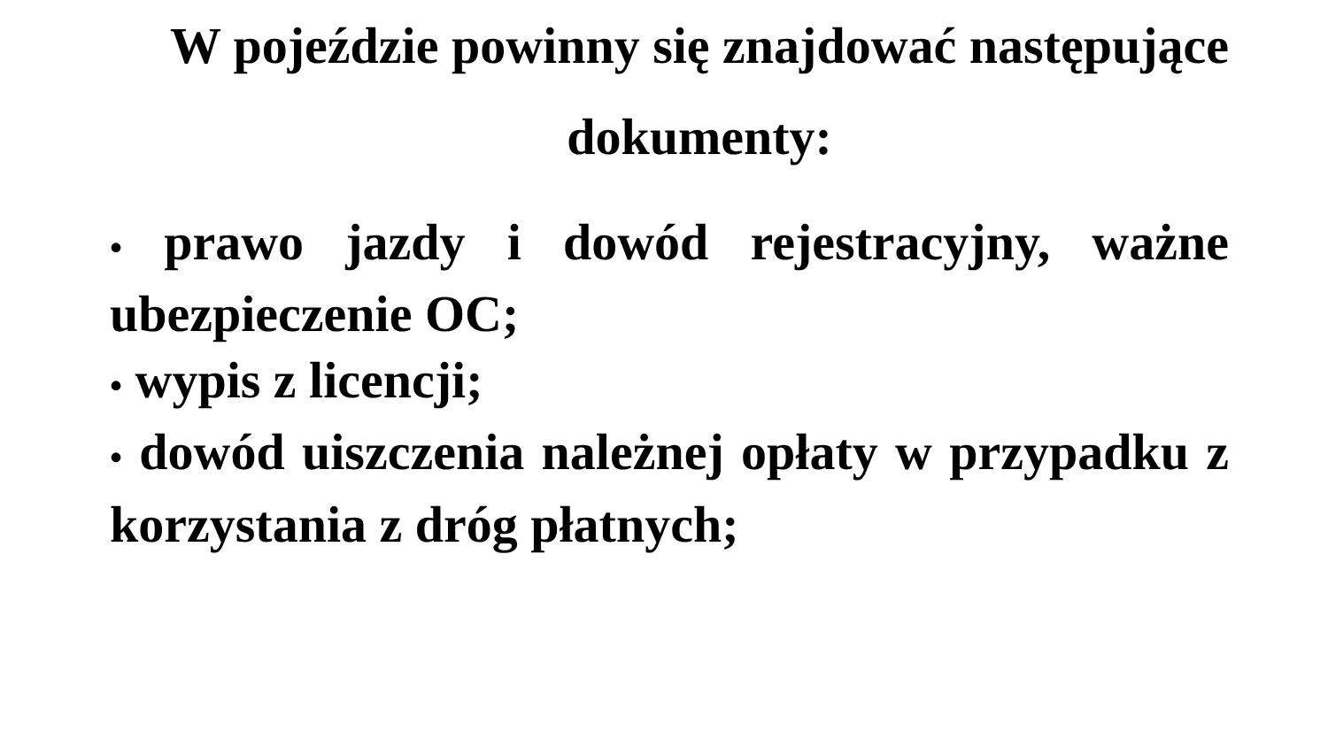W pojeździe powinny się znajdować następujące
dokumenty:
• prawo jazdy i dowód rejestracyjny, ważne ubezpieczenie OC;
• wypis z licencji;
• dowód uiszczenia należnej opłaty w przypadku z korzystania z dróg płatnych;